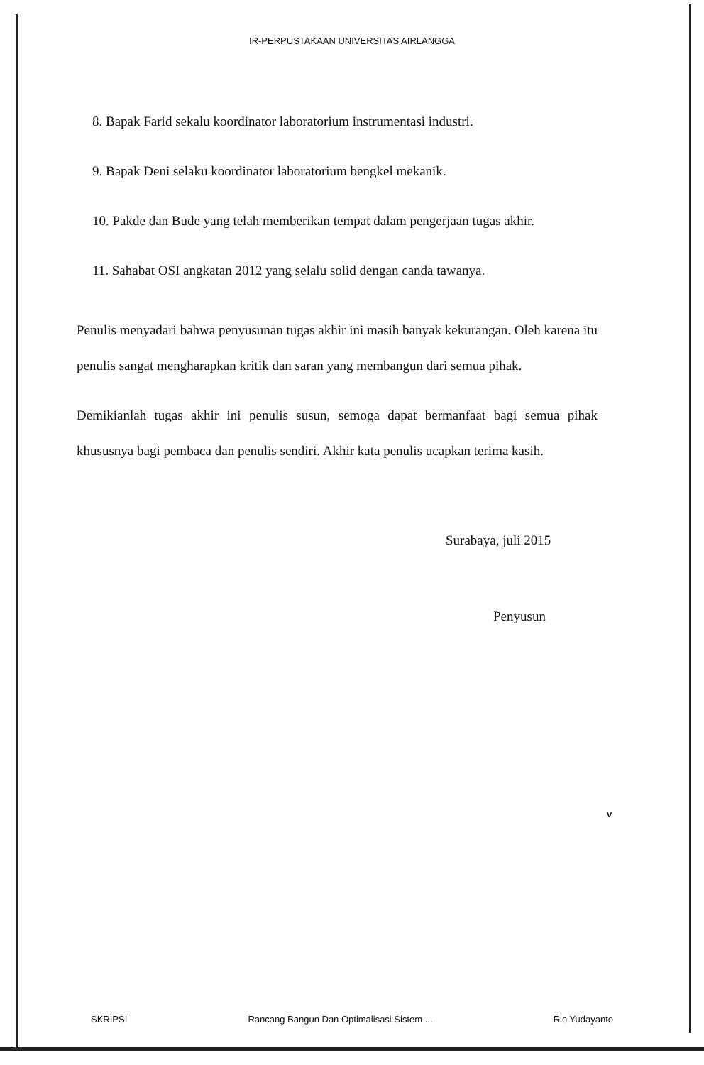IR-PERPUSTAKAAN UNIVERSITAS AIRLANGGA
8. Bapak Farid sekalu koordinator laboratorium instrumentasi industri.
9. Bapak Deni selaku koordinator laboratorium bengkel mekanik.
10. Pakde dan Bude yang telah memberikan tempat dalam pengerjaan tugas akhir.
11. Sahabat OSI angkatan 2012 yang selalu solid dengan canda tawanya.
Penulis menyadari bahwa penyusunan tugas akhir ini masih banyak kekurangan. Oleh karena itu penulis sangat mengharapkan kritik dan saran yang membangun dari semua pihak.
Demikianlah tugas akhir ini penulis susun, semoga dapat bermanfaat bagi semua pihak khususnya bagi pembaca dan penulis sendiri. Akhir kata penulis ucapkan terima kasih.
Surabaya, juli 2015
Penyusun
v
SKRIPSI Rancang Bangun Dan Optimalisasi Sistem ... Rio Yudayanto